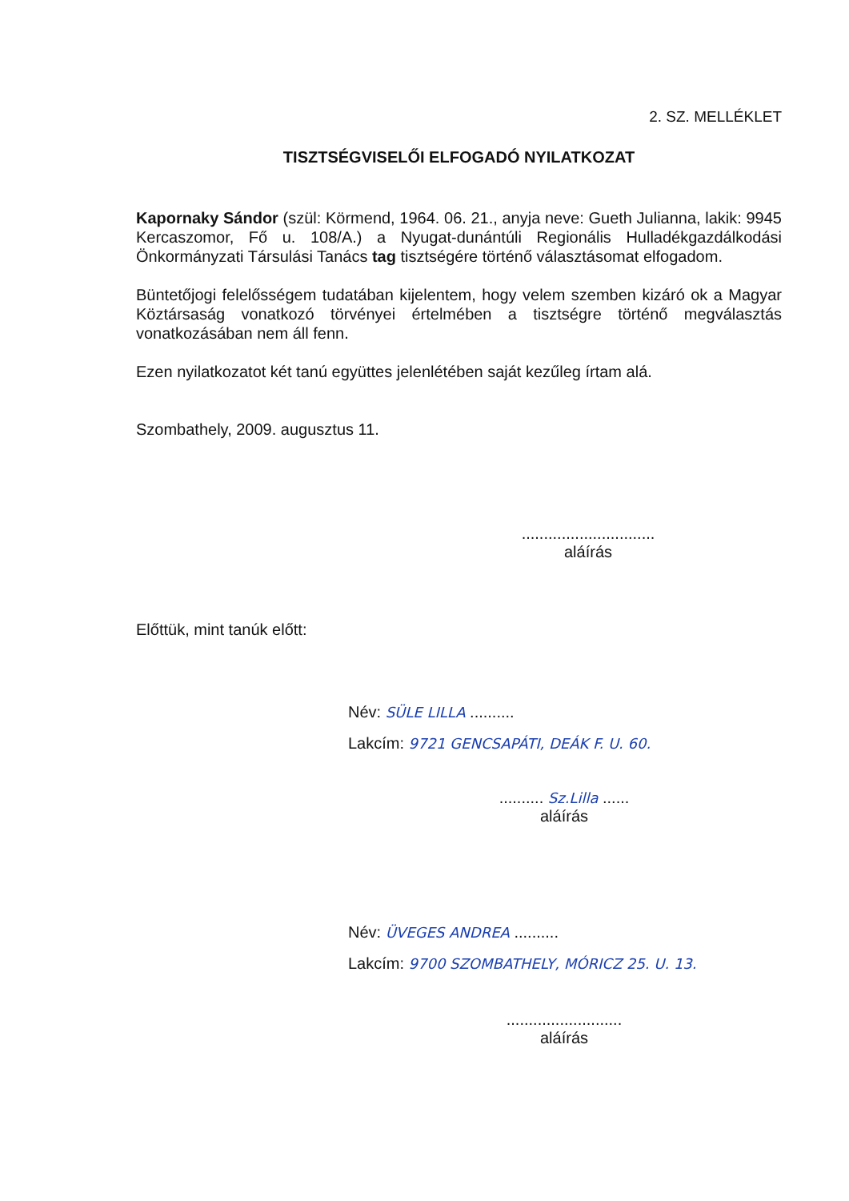2. SZ. MELLÉKLET
TISZTSÉGVISELŐI ELFOGADÓ NYILATKOZAT
Kapornaky Sándor (szül: Körmend, 1964. 06. 21., anyja neve: Gueth Julianna, lakik: 9945 Kercaszomor, Fő u. 108/A.) a Nyugat-dunántúli Regionális Hulladékgazdálkodási Önkormányzati Társulási Tanács tag tisztségére történő választásomat elfogadom.
Büntetőjogi felelősségem tudatában kijelentem, hogy velem szemben kizáró ok a Magyar Köztársaság vonatkozó törvényei értelmében a tisztségre történő megválasztás vonatkozásában nem áll fenn.
Ezen nyilatkozatot két tanú együttes jelenlétében saját kezűleg írtam alá.
Szombathely, 2009. augusztus 11.
..............................
aláírás
Előttük, mint tanúk előtt:
Név: SÜLE LILLA ..........
Lakcím: 9721 GENCSAPÁTI, DEÁK F. U. 60.
.......... Sz.Lilla ......
aláírás
Név: ÜVEGES ANDREA ..........
Lakcím: 9700 SZOMBATHELY, MÓRICZ 25. U. 13.
..........................
aláírás